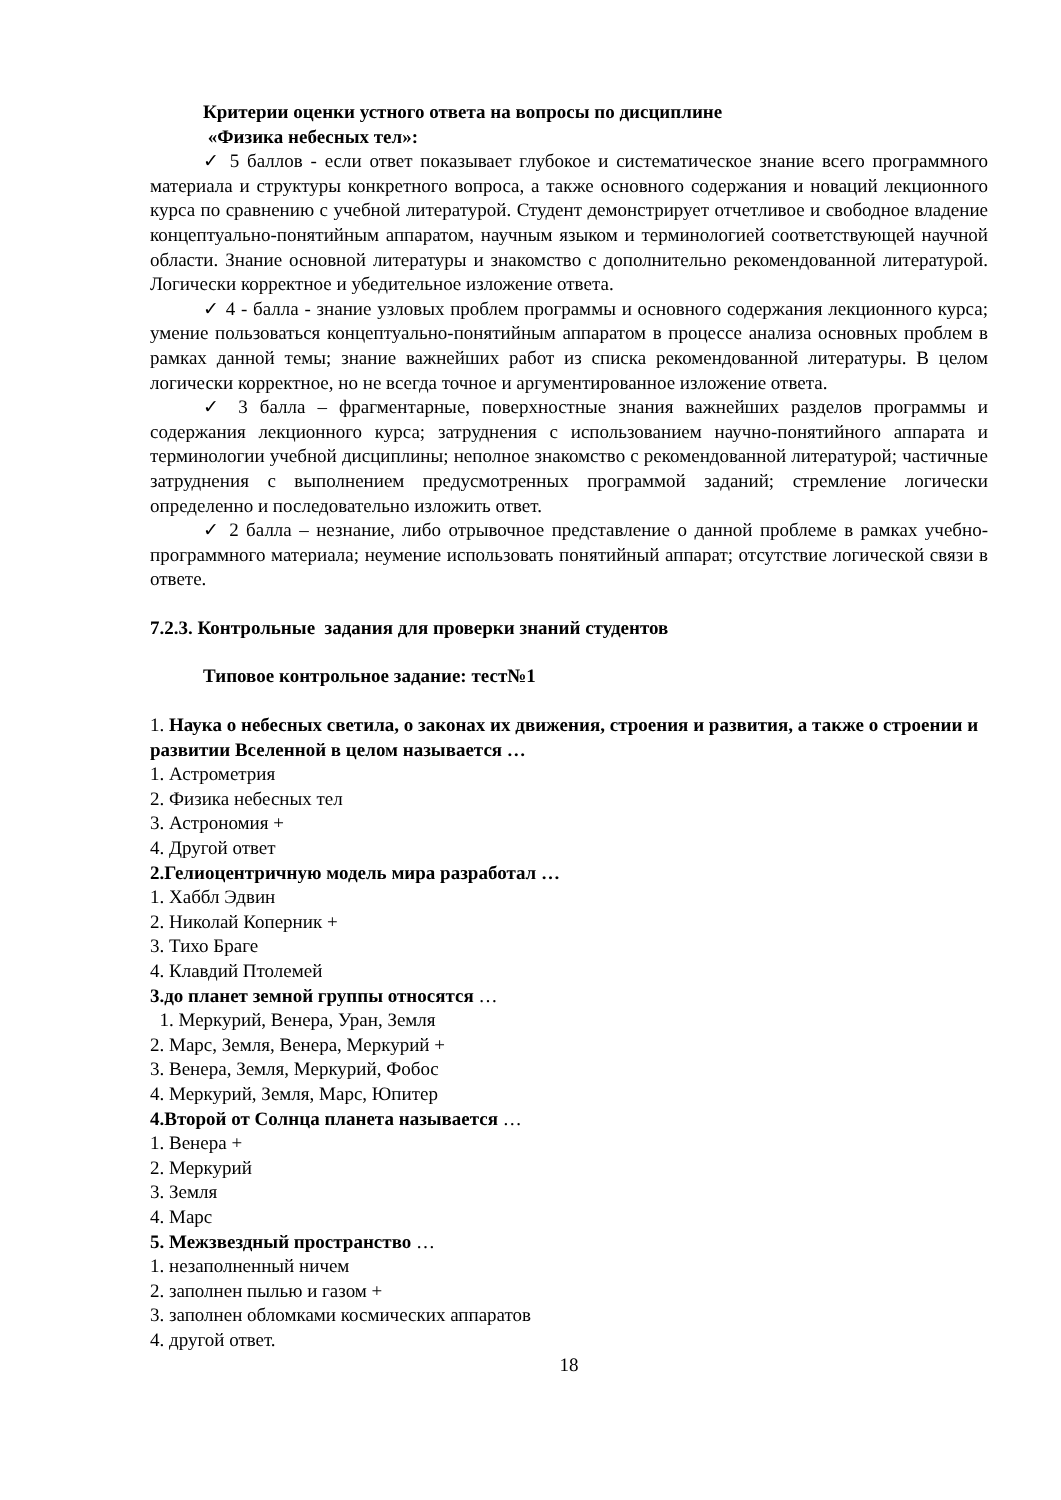Критерии оценки устного ответа на вопросы по дисциплине
«Физика небесных тел»:
✓ 5 баллов - если ответ показывает глубокое и систематическое знание всего программного материала и структуры конкретного вопроса, а также основного содержания и новаций лекционного курса по сравнению с учебной литературой. Студент демонстрирует отчетливое и свободное владение концептуально-понятийным аппаратом, научным языком и терминологией соответствующей научной области. Знание основной литературы и знакомство с дополнительно рекомендованной литературой. Логически корректное и убедительное изложение ответа.
✓ 4 - балла - знание узловых проблем программы и основного содержания лекционного курса; умение пользоваться концептуально-понятийным аппаратом в процессе анализа основных проблем в рамках данной темы; знание важнейших работ из списка рекомендованной литературы. В целом логически корректное, но не всегда точное и аргументированное изложение ответа.
✓ 3 балла – фрагментарные, поверхностные знания важнейших разделов программы и содержания лекционного курса; затруднения с использованием научно-понятийного аппарата и терминологии учебной дисциплины; неполное знакомство с рекомендованной литературой; частичные затруднения с выполнением предусмотренных программой заданий; стремление логически определенно и последовательно изложить ответ.
✓ 2 балла – незнание, либо отрывочное представление о данной проблеме в рамках учебно-программного материала; неумение использовать понятийный аппарат; отсутствие логической связи в ответе.
7.2.3. Контрольные задания для проверки знаний студентов
Типовое контрольное задание: тест№1
1. Наука о небесных светила, о законах их движения, строения и развития, а также о строении и развитии Вселенной в целом называется …
1. Астрометрия
2. Физика небесных тел
3. Астрономия +
4. Другой ответ
2.Гелиоцентричную модель мира разработал …
1. Хаббл Эдвин
2. Николай Коперник +
3. Тихо Браге
4. Клавдий Птолемей
3.до планет земной группы относятся …
1. Меркурий, Венера, Уран, Земля
2. Марс, Земля, Венера, Меркурий +
3. Венера, Земля, Меркурий, Фобос
4. Меркурий, Земля, Марс, Юпитер
4.Второй от Солнца планета называется …
1. Венера +
2. Меркурий
3. Земля
4. Марс
5. Межзвездный пространство …
1. незаполненный ничем
2. заполнен пылью и газом +
3. заполнен обломками космических аппаратов
4. другой ответ.
18